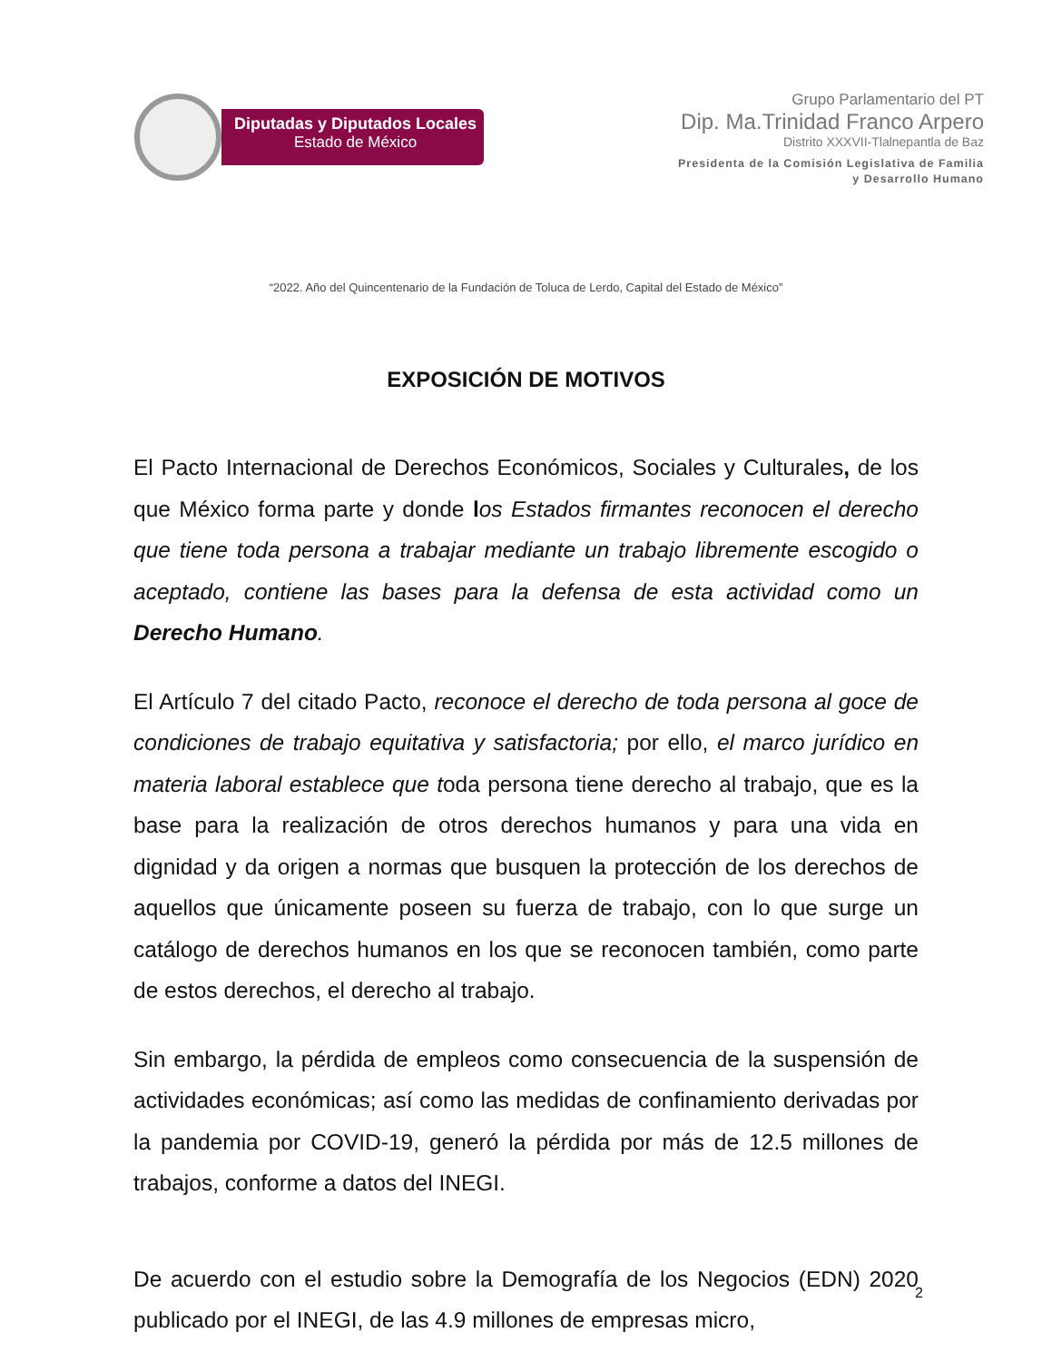Diputadas y Diputados Locales
Estado de México
Grupo Parlamentario del PT
Dip. Ma.Trinidad Franco Arpero
Distrito XXXVII-Tlalnepantla de Baz
Presidenta de la Comisión Legislativa de Familia
y Desarrollo Humano
“2022. Año del Quincentenario de la Fundación de Toluca de Lerdo, Capital del Estado de México”
EXPOSICIÓN DE MOTIVOS
El Pacto Internacional de Derechos Económicos, Sociales y Culturales, de los que México forma parte y donde los Estados firmantes reconocen el derecho que tiene toda persona a trabajar mediante un trabajo libremente escogido o aceptado, contiene las bases para la defensa de esta actividad como un Derecho Humano.
El Artículo 7 del citado Pacto, reconoce el derecho de toda persona al goce de condiciones de trabajo equitativa y satisfactoria; por ello, el marco jurídico en materia laboral establece que toda persona tiene derecho al trabajo, que es la base para la realización de otros derechos humanos y para una vida en dignidad y da origen a normas que busquen la protección de los derechos de aquellos que únicamente poseen su fuerza de trabajo, con lo que surge un catálogo de derechos humanos en los que se reconocen también, como parte de estos derechos, el derecho al trabajo.
Sin embargo, la pérdida de empleos como consecuencia de la suspensión de actividades económicas; así como las medidas de confinamiento derivadas por la pandemia por COVID-19, generó la pérdida por más de 12.5 millones de trabajos, conforme a datos del INEGI.
De acuerdo con el estudio sobre la Demografía de los Negocios (EDN) 2020 publicado por el INEGI, de las 4.9 millones de empresas micro,
2